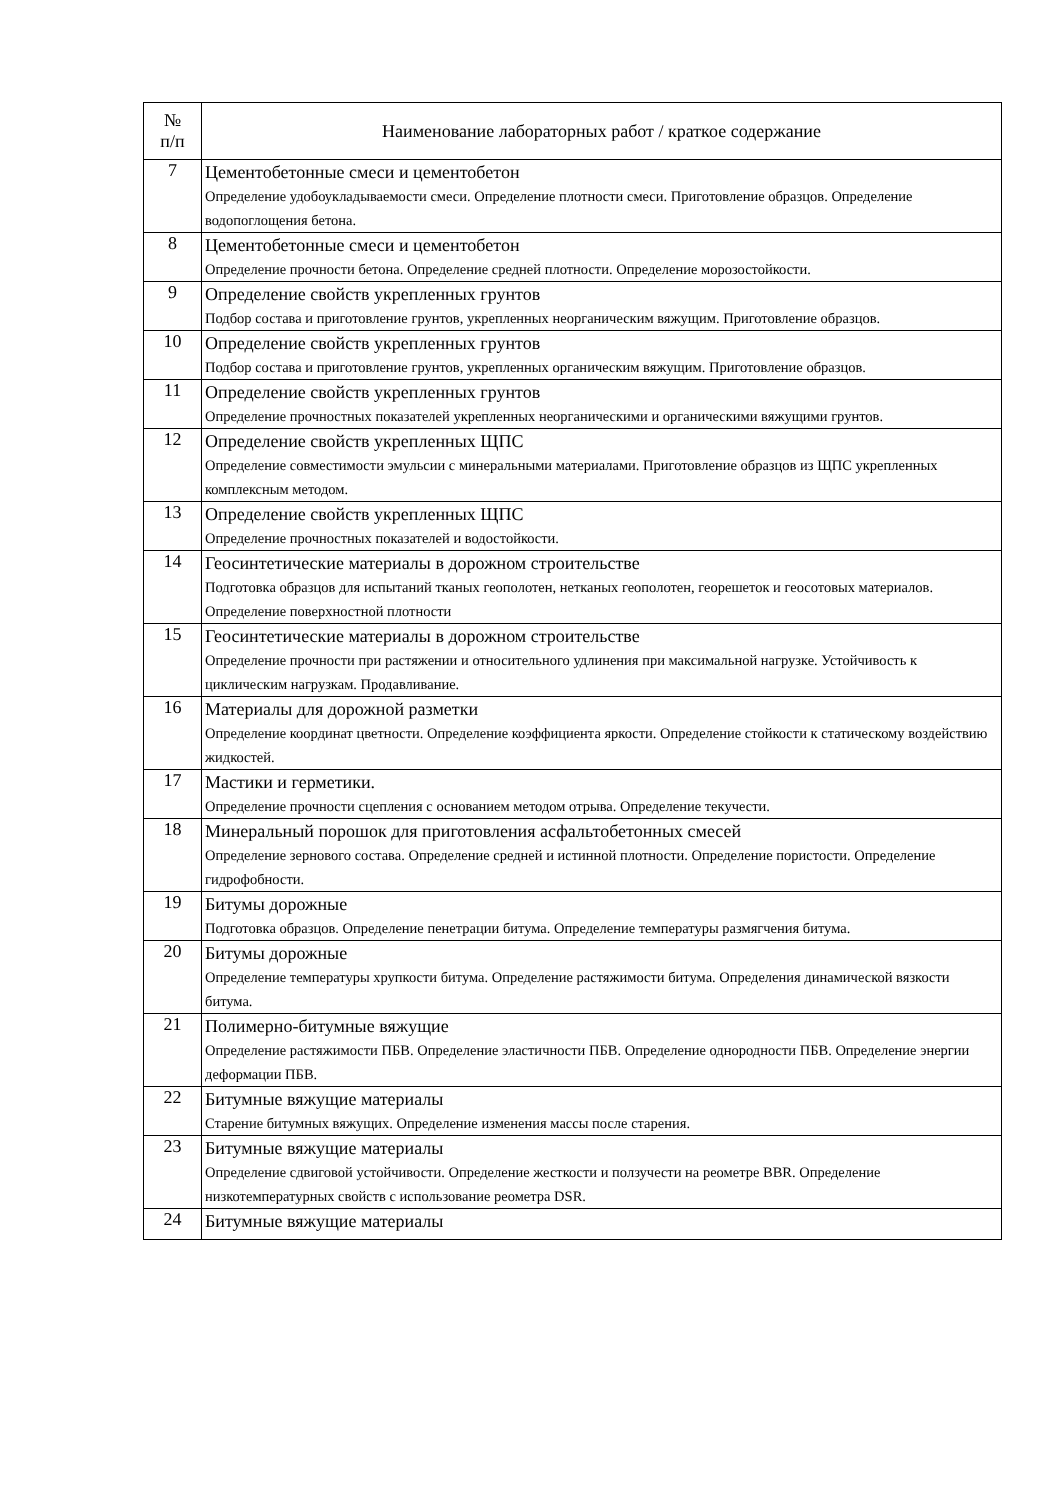| № п/п | Наименование лабораторных работ / краткое содержание |
| --- | --- |
| 7 | Цементобетонные смеси и цементобетон Определение удобоукладываемости смеси. Определение плотности смеси. Приготовление образцов. Определение водопоглощения бетона. |
| 8 | Цементобетонные смеси и цементобетон Определение прочности бетона. Определение средней плотности. Определение морозостойкости. |
| 9 | Определение свойств укрепленных грунтов Подбор состава и приготовление грунтов, укрепленных неорганическим вяжущим. Приготовление образцов. |
| 10 | Определение свойств укрепленных грунтов Подбор состава и приготовление грунтов, укрепленных органическим вяжущим. Приготовление образцов. |
| 11 | Определение свойств укрепленных грунтов Определение прочностных показателей укрепленных неорганическими и органическими вяжущими грунтов. |
| 12 | Определение свойств укрепленных ЩПС Определение совместимости эмульсии с минеральными материалами. Приготовление образцов из ЩПС укрепленных комплексным методом. |
| 13 | Определение свойств укрепленных ЩПС Определение прочностных показателей и водостойкости. |
| 14 | Геосинтетические материалы в дорожном строительстве Подготовка образцов для испытаний тканых геополотен, нетканых геополотен, георешеток и геосотовых материалов. Определение поверхностной плотности |
| 15 | Геосинтетические материалы в дорожном строительстве Определение прочности при растяжении и относительного удлинения при максимальной нагрузке. Устойчивость к циклическим нагрузкам. Продавливание. |
| 16 | Материалы для дорожной разметки Определение координат цветности. Определение коэффициента яркости. Определение стойкости к статическому воздействию жидкостей. |
| 17 | Мастики и герметики. Определение прочности сцепления с основанием методом отрыва. Определение текучести. |
| 18 | Минеральный порошок для приготовления асфальтобетонных смесей Определение зернового состава. Определение средней и истинной плотности. Определение пористости. Определение гидрофобности. |
| 19 | Битумы дорожные Подготовка образцов. Определение пенетрации битума. Определение температуры размягчения битума. |
| 20 | Битумы дорожные Определение температуры хрупкости битума. Определение растяжимости битума. Определения динамической вязкости битума. |
| 21 | Полимерно-битумные вяжущие Определение растяжимости ПБВ. Определение эластичности ПБВ. Определение однородности ПБВ. Определение энергии деформации ПБВ. |
| 22 | Битумные вяжущие материалы Старение битумных вяжущих. Определение изменения массы после старения. |
| 23 | Битумные вяжущие материалы Определение сдвиговой устойчивости. Определение жесткости и ползучести на реометре BBR. Определение низкотемпературных свойств с использование реометра DSR. |
| 24 | Битумные вяжущие материалы |